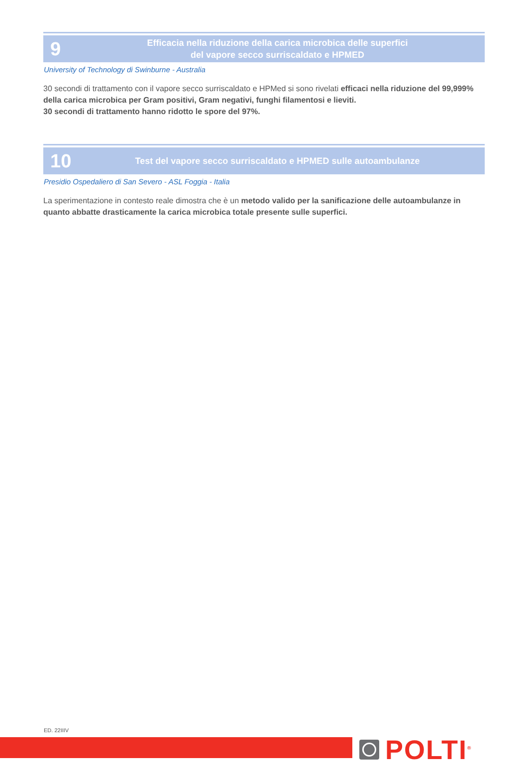9
Efficacia nella riduzione della carica microbica delle superfici
del vapore secco surriscaldato e HPMED
University of Technology di Swinburne - Australia
30 secondi di trattamento con il vapore secco surriscaldato e HPMed si sono rivelati efficaci nella riduzione del 99,999% della carica microbica per Gram positivi, Gram negativi, funghi filamentosi e lieviti.
30 secondi di trattamento hanno ridotto le spore del 97%.
10
Test del vapore secco surriscaldato e HPMED sulle autoambulanze
Presidio Ospedaliero di San Severo - ASL Foggia - Italia
La sperimentazione in contesto reale dimostra che è un metodo valido per la sanificazione delle autoambulanze in quanto abbatte drasticamente la carica microbica totale presente sulle superfici.
ED. 22IIIV
POLTI<sup>®</sup>